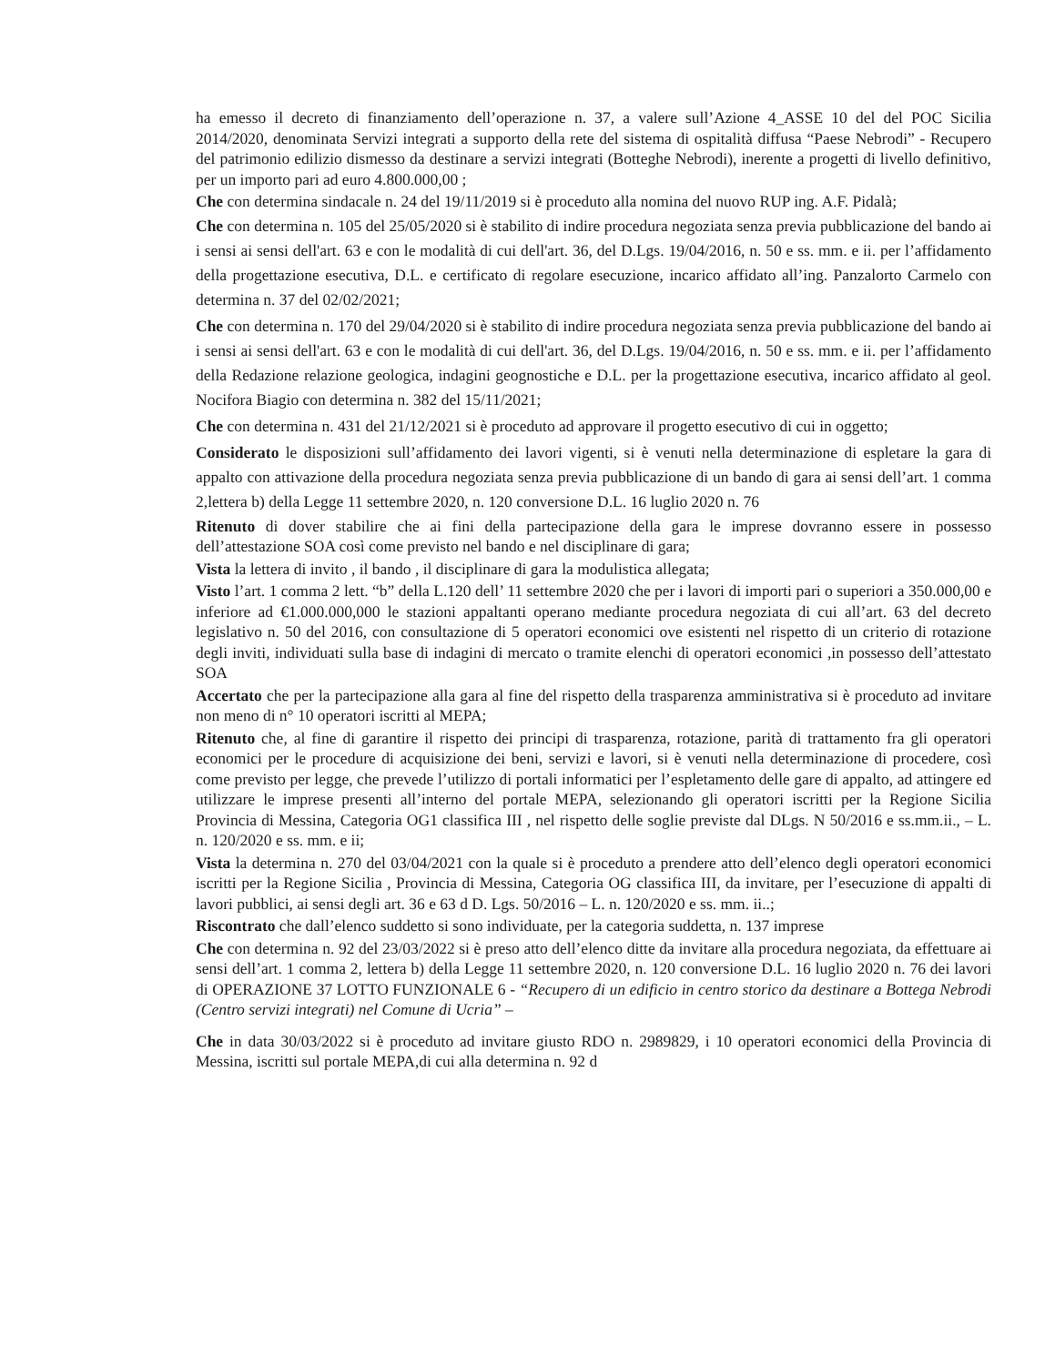ha emesso il decreto di finanziamento dell’operazione n. 37, a valere sull’Azione 4_ASSE 10 del del POC Sicilia 2014/2020, denominata Servizi integrati a supporto della rete del sistema di ospitalità diffusa “Paese Nebrodi” - Recupero del patrimonio edilizio dismesso da destinare a servizi integrati (Botteghe Nebrodi), inerente a progetti di livello definitivo, per un importo pari ad euro 4.800.000,00 ;
Che con determina sindacale n. 24 del 19/11/2019 si è proceduto alla nomina del nuovo RUP ing. A.F. Pidalà;
Che con determina n. 105 del 25/05/2020 si è stabilito di indire procedura negoziata senza previa pubblicazione del bando ai i sensi ai sensi dell'art. 63 e con le modalità di cui dell'art. 36, del D.Lgs. 19/04/2016, n. 50 e ss. mm. e ii. per l’affidamento della progettazione esecutiva, D.L. e certificato di regolare esecuzione, incarico affidato all’ing. Panzalorto Carmelo con determina n. 37 del 02/02/2021;
Che con determina n. 170 del 29/04/2020 si è stabilito di indire procedura negoziata senza previa pubblicazione del bando ai i sensi ai sensi dell'art. 63 e con le modalità di cui dell'art. 36, del D.Lgs. 19/04/2016, n. 50 e ss. mm. e ii. per l’affidamento della Redazione relazione geologica, indagini geognostiche e D.L. per la progettazione esecutiva, incarico affidato al geol. Nocifora Biagio con determina n. 382 del 15/11/2021;
Che con determina n. 431 del 21/12/2021 si è proceduto ad approvare il progetto esecutivo di cui in oggetto;
Considerato le disposizioni sull’affidamento dei lavori vigenti, si è venuti nella determinazione di espletare la gara di appalto con attivazione della procedura negoziata senza previa pubblicazione di un bando di gara ai sensi dell’art. 1 comma 2,lettera b) della Legge 11 settembre 2020, n. 120 conversione D.L. 16 luglio 2020 n. 76
Ritenuto di dover stabilire che ai fini della partecipazione della gara le imprese dovranno essere in possesso dell’attestazione SOA così come previsto nel bando e nel disciplinare di gara;
Vista la lettera di invito , il bando , il disciplinare di gara la modulistica allegata;
Visto l’art. 1 comma 2 lett. “b” della L.120 dell’ 11 settembre 2020 che per i lavori di importi pari o superiori a 350.000,00 e inferiore ad €1.000.000,000 le stazioni appaltanti operano mediante procedura negoziata di cui all’art. 63 del decreto legislativo n. 50 del 2016, con consultazione di 5 operatori economici ove esistenti nel rispetto di un criterio di rotazione degli inviti, individuati sulla base di indagini di mercato o tramite elenchi di operatori economici ,in possesso dell’attestato SOA
Accertato che per la partecipazione alla gara al fine del rispetto della trasparenza amministrativa si è proceduto ad invitare non meno di n° 10 operatori iscritti al MEPA;
Ritenuto che, al fine di garantire il rispetto dei principi di trasparenza, rotazione, parità di trattamento fra gli operatori economici per le procedure di acquisizione dei beni, servizi e lavori, si è venuti nella determinazione di procedere, così come previsto per legge, che prevede l’utilizzo di portali informatici per l’espletamento delle gare di appalto, ad attingere ed utilizzare le imprese presenti all’interno del portale MEPA, selezionando gli operatori iscritti per la Regione Sicilia Provincia di Messina, Categoria OG1 classifica III , nel rispetto delle soglie previste dal DLgs. N 50/2016 e ss.mm.ii., – L. n. 120/2020 e ss. mm. e ii;
Vista la determina n. 270 del 03/04/2021 con la quale si è proceduto a prendere atto dell’elenco degli operatori economici iscritti per la Regione Sicilia , Provincia di Messina, Categoria OG classifica III, da invitare, per l’esecuzione di appalti di lavori pubblici, ai sensi degli art. 36 e 63 d D. Lgs. 50/2016 – L. n. 120/2020 e ss. mm. ii..;
Riscontrato che dall’elenco suddetto si sono individuate, per la categoria suddetta, n. 137 imprese
Che con determina n. 92 del 23/03/2022 si è preso atto dell’elenco ditte da invitare alla procedura negoziata, da effettuare ai sensi dell’art. 1 comma 2, lettera b) della Legge 11 settembre 2020, n. 120 conversione D.L. 16 luglio 2020 n. 76 dei lavori di OPERAZIONE 37 LOTTO FUNZIONALE 6 - “Recupero di un edificio in centro storico da destinare a Bottega Nebrodi (Centro servizi integrati) nel Comune di Ucria” –
Che in data 30/03/2022 si è proceduto ad invitare giusto RDO n. 2989829, i 10 operatori economici della Provincia di Messina, iscritti sul portale MEPA,di cui alla determina n. 92 d